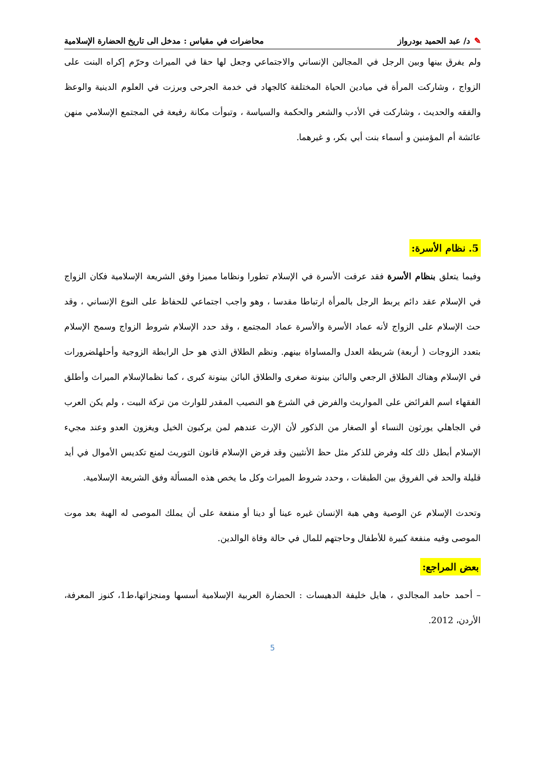✎د/ عبد الحميد بودرواز محاضرات في مقياس : مدخل الى تاريخ الحضارة الإسلامية
ولم يفرق بينها وبين الرجل في المجالين الإنساني والاجتماعي وجعل لها حقا في الميراث وحرّم إكراه البنت على الزواج ، وشاركت المرأة في ميادين الحياة المختلفة كالجهاد في خدمة الجرحى وبرزت في العلوم الدينية والوعظ والفقه والحديث ، وشاركت في الأدب والشعر والحكمة والسياسة ، وتبوأت مكانة رفيعة في المجتمع الإسلامي منهن عائشة أم المؤمنين و أسماء بنت أبي بكر، و غيرهما.
5. نظام الأسرة:
وفيما يتعلق بنظام الأسرة فقد عرفت الأسرة في الإسلام تطورا ونظاما مميزا وفق الشريعة الإسلامية فكان الزواج في الإسلام عقد دائم يربط الرجل بالمرأة ارتباطا مقدسا ، وهو واجب اجتماعي للحفاظ على النوع الإنساني ، وقد حث الإسلام على الزواج لأنه عماد الأسرة والأسرة عماد المجتمع ، وقد حدد الإسلام شروط الزواج وسمح الإسلام بتعدد الزوجات ( أربعة) شريطة العدل والمساواة بينهم. ونظم الطلاق الذي هو حل الرابطة الزوجية وأحلهلضرورات في الإسلام وهناك الطلاق الرجعي والبائن بينونة صغرى والطلاق البائن بينونة كبرى ، كما نظمالإسلام الميراث وأطلق الفقهاء اسم الفرائض على المواريث والفرض في الشرع هو النصيب المقدر للوارث من تركة البيت ، ولم يكن العرب في الجاهلي يورثون النساء أو الصغار من الذكور لأن الإرث عندهم لمن يركبون الخيل ويغزون العدو وعند مجيء الإسلام أبطل ذلك كله وفرض للذكر مثل حظ الأنثيين وقد فرض الإسلام قانون التوريث لمنع تكديس الأموال في أيد قليلة والحد في الفروق بين الطبقات ، وحدد شروط الميراث وكل ما يخص هذه المسألة وفق الشريعة الإسلامية.
وتحدث الإسلام عن الوصية وهي هبة الإنسان غيره عينا أو دينا أو منفعة على أن يملك الموصى له الهبة بعد موت الموصى وفيه منفعة كبيرة للأطفال وحاجتهم للمال في حالة وفاة الوالدين.
بعض المراجع:
– أحمد حامد المجالدي ، هايل خليفة الدهيسات : الحضارة العربية الإسلامية أسسها ومنجزاتها،ط1، كنوز المعرفة، الأردن، 2012.
5